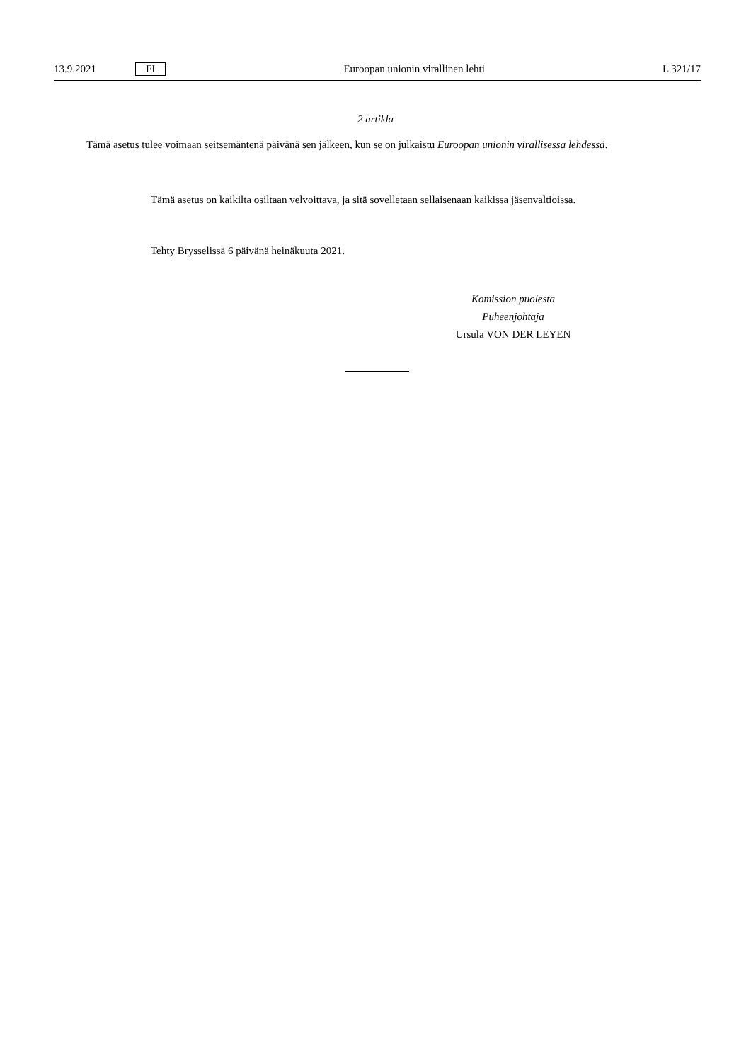13.9.2021 FI Euroopan unionin virallinen lehti L 321/17
2 artikla
Tämä asetus tulee voimaan seitsemäntenä päivänä sen jälkeen, kun se on julkaistu Euroopan unionin virallisessa lehdessä.
Tämä asetus on kaikilta osiltaan velvoittava, ja sitä sovelletaan sellaisenaan kaikissa jäsenvaltioissa.
Tehty Brysselissä 6 päivänä heinäkuuta 2021.
Komission puolesta
Puheenjohtaja
Ursula VON DER LEYEN